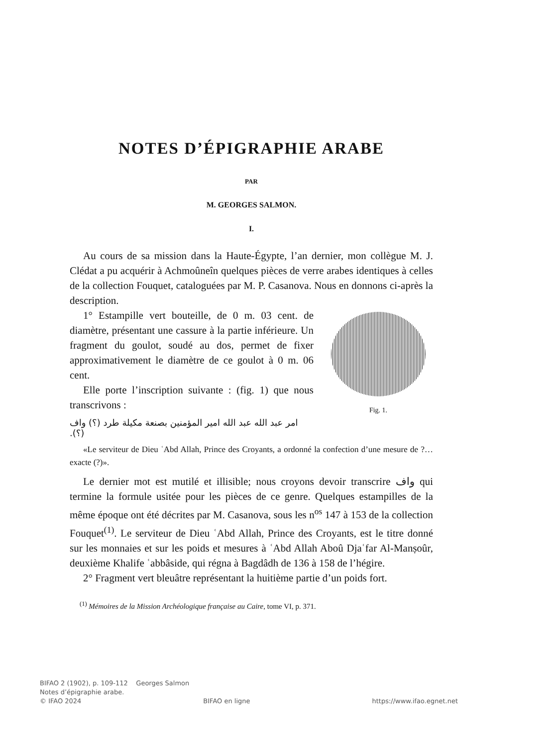NOTES D’ÉPIGRAPHIE ARABE
PAR
M. GEORGES SALMON.
I.
Au cours de sa mission dans la Haute-Égypte, l’an dernier, mon collègue M. J. Clédat a pu acquérir à Achmoûneîn quelques pièces de verre arabes identiques à celles de la collection Fouquet, cataloguées par M. P. Casanova. Nous en donnons ci-après la description.
Fig. 1.
1° Estampille vert bouteille, de 0 m. 03 cent. de diamètre, présentant une cassure à la partie inférieure. Un fragment du goulot, soudé au dos, permet de fixer approximativement le diamètre de ce goulot à 0 m. 06 cent.
Elle porte l’inscription suivante : (fig. 1) que nous transcrivons :
امر عبد الله عبد الله امير المؤمنين بصنعة مكيلة طرد (؟) واف (؟).
«Le serviteur de Dieu ʿAbd Allah, Prince des Croyants, a ordonné la confection d’une mesure de ?… exacte (?)».
Le dernier mot est mutilé et illisible; nous croyons devoir transcrire واف qui termine la formule usitée pour les pièces de ce genre. Quelques estampilles de la même époque ont été décrites par M. Casanova, sous les n<sup>os</sup> 147 à 153 de la collection Fouquet<sup>(1)</sup>. Le serviteur de Dieu ʿAbd Allah, Prince des Croyants, est le titre donné sur les monnaies et sur les poids et mesures à ʿAbd Allah Aboû Djaʿfar Al-Manṣoûr, deuxième Khalife ʿabbâside, qui régna à Bagdâdh de 136 à 158 de l’hégire.
2° Fragment vert bleuâtre représentant la huitième partie d’un poids fort.
<sup>(1)</sup> Mémoires de la Mission Archéologique française au Caire, tome VI, p. 371.
BIFAO 2 (1902), p. 109-112 Georges Salmon
Notes d’épigraphie arabe.
© IFAO 2024 BIFAO en ligne https://www.ifao.egnet.net